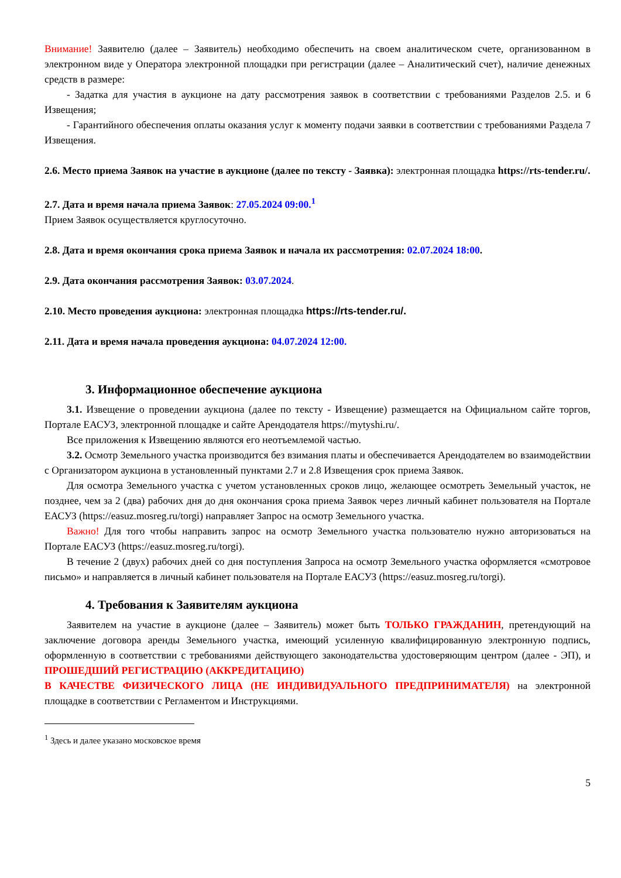Внимание! Заявителю (далее – Заявитель) необходимо обеспечить на своем аналитическом счете, организованном в электронном виде у Оператора электронной площадки при регистрации (далее – Аналитический счет), наличие денежных средств в размере:
- Задатка для участия в аукционе на дату рассмотрения заявок в соответствии с требованиями Разделов 2.5. и 6 Извещения;
- Гарантийного обеспечения оплаты оказания услуг к моменту подачи заявки в соответствии с требованиями Раздела 7 Извещения.
2.6. Место приема Заявок на участие в аукционе (далее по тексту - Заявка): электронная площадка https://rts-tender.ru/.
2.7. Дата и время начала приема Заявок: 27.05.2024 09:00.<sup>1</sup>
Прием Заявок осуществляется круглосуточно.
2.8. Дата и время окончания срока приема Заявок и начала их рассмотрения: 02.07.2024 18:00.
2.9. Дата окончания рассмотрения Заявок: 03.07.2024.
2.10. Место проведения аукциона: электронная площадка https://rts-tender.ru/.
2.11. Дата и время начала проведения аукциона: 04.07.2024 12:00.
3. Информационное обеспечение аукциона
3.1. Извещение о проведении аукциона (далее по тексту - Извещение) размещается на Официальном сайте торгов, Портале ЕАСУЗ, электронной площадке и сайте Арендодателя https://mytyshi.ru/.
Все приложения к Извещению являются его неотъемлемой частью.
3.2. Осмотр Земельного участка производится без взимания платы и обеспечивается Арендодателем во взаимодействии с Организатором аукциона в установленный пунктами 2.7 и 2.8 Извещения срок приема Заявок.
Для осмотра Земельного участка с учетом установленных сроков лицо, желающее осмотреть Земельный участок, не позднее, чем за 2 (два) рабочих дня до дня окончания срока приема Заявок через личный кабинет пользователя на Портале ЕАСУЗ (https://easuz.mosreg.ru/torgi) направляет Запрос на осмотр Земельного участка.
Важно! Для того чтобы направить запрос на осмотр Земельного участка пользователю нужно авторизоваться на Портале ЕАСУЗ (https://easuz.mosreg.ru/torgi).
В течение 2 (двух) рабочих дней со дня поступления Запроса на осмотр Земельного участка оформляется «смотровое письмо» и направляется в личный кабинет пользователя на Портале ЕАСУЗ (https://easuz.mosreg.ru/torgi).
4. Требования к Заявителям аукциона
Заявителем на участие в аукционе (далее – Заявитель) может быть ТОЛЬКО ГРАЖДАНИН, претендующий на заключение договора аренды Земельного участка, имеющий усиленную квалифицированную электронную подпись, оформленную в соответствии с требованиями действующего законодательства удостоверяющим центром (далее - ЭП), и ПРОШЕДШИЙ РЕГИСТРАЦИЮ (АККРЕДИТАЦИЮ)
В КАЧЕСТВЕ ФИЗИЧЕСКОГО ЛИЦА (НЕ ИНДИВИДУАЛЬНОГО ПРЕДПРИНИМАТЕЛЯ) на электронной площадке в соответствии с Регламентом и Инструкциями.
<sup>1</sup> Здесь и далее указано московское время
5